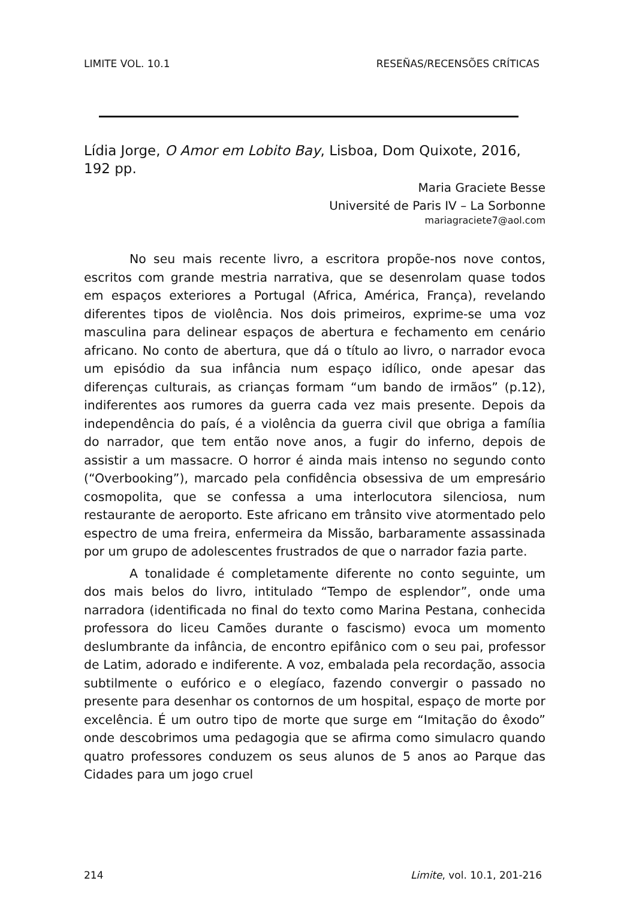LIMITE VOL. 10.1 RESEÑAS/RECENSÕES CRÍTICAS
Lídia Jorge, O Amor em Lobito Bay, Lisboa, Dom Quixote, 2016, 192 pp.
Maria Graciete Besse
Université de Paris IV – La Sorbonne
mariagraciete7@aol.com
No seu mais recente livro, a escritora propõe-nos nove contos, escritos com grande mestria narrativa, que se desenrolam quase todos em espaços exteriores a Portugal (Africa, América, França), revelando diferentes tipos de violência. Nos dois primeiros, exprime-se uma voz masculina para delinear espaços de abertura e fechamento em cenário africano. No conto de abertura, que dá o título ao livro, o narrador evoca um episódio da sua infância num espaço idílico, onde apesar das diferenças culturais, as crianças formam “um bando de irmãos” (p.12), indiferentes aos rumores da guerra cada vez mais presente. Depois da independência do país, é a violência da guerra civil que obriga a família do narrador, que tem então nove anos, a fugir do inferno, depois de assistir a um massacre. O horror é ainda mais intenso no segundo conto (“Overbooking”), marcado pela confidência obsessiva de um empresário cosmopolita, que se confessa a uma interlocutora silenciosa, num restaurante de aeroporto. Este africano em trânsito vive atormentado pelo espectro de uma freira, enfermeira da Missão, barbaramente assassinada por um grupo de adolescentes frustrados de que o narrador fazia parte.
A tonalidade é completamente diferente no conto seguinte, um dos mais belos do livro, intitulado “Tempo de esplendor”, onde uma narradora (identificada no final do texto como Marina Pestana, conhecida professora do liceu Camões durante o fascismo) evoca um momento deslumbrante da infância, de encontro epifânico com o seu pai, professor de Latim, adorado e indiferente. A voz, embalada pela recordação, associa subtilmente o eufórico e o elegíaco, fazendo convergir o passado no presente para desenhar os contornos de um hospital, espaço de morte por excelência. É um outro tipo de morte que surge em “Imitação do êxodo” onde descobrimos uma pedagogia que se afirma como simulacro quando quatro professores conduzem os seus alunos de 5 anos ao Parque das Cidades para um jogo cruel
214 Limite, vol. 10.1, 201-216